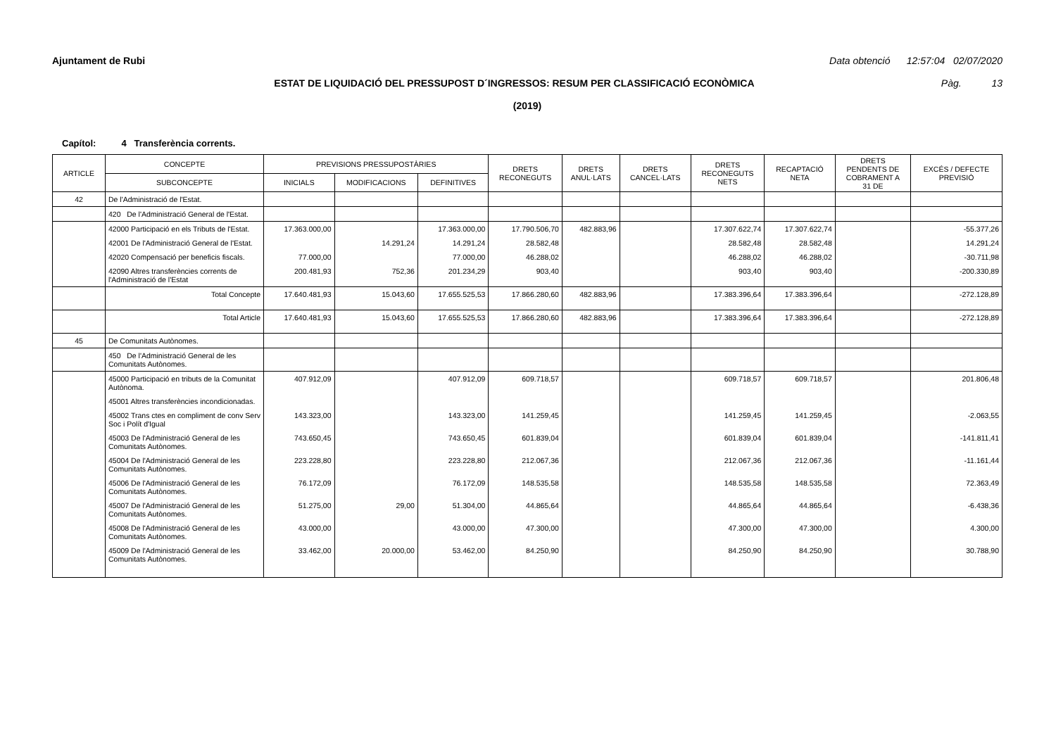Ajuntament de Rubi Data obtenció 12:57:04 02/07/2020
ESTAT DE LIQUIDACIÓ DEL PRESSUPOST D´INGRESSOS: RESUM PER CLASSIFICACIÓ ECONÒMICA Pàg. 13
(2019)
Capítol: 4 Transferència corrents.
| ARTICLE | CONCEPTE | PREVISIONS PRESSUPOSTÀRIES | | | DRETS RECONEGUTS | DRETS ANUL·LATS | DRETS CANCEL·LATS | DRETS RECONEGUTS NETS | RECAPTACIÓ NETA | DRETS PENDENTS DE COBRAMENT A 31 DE | EXCÉS / DEFECTE PREVISIÓ |
| --- | --- | --- | --- | --- | --- | --- | --- | --- | --- | --- | --- |
| | SUBCONCEPTE | INICIALS | MODIFICACIONS | DEFINITIVES | | | | | | | |
| 42 | De l'Administració de l'Estat. | | | | | | | | | | |
| | 420 De l'Administració General de l'Estat. | | | | | | | | | | |
| | 42000 Participació en els Tributs de l'Estat. | 17.363.000,00 | | 17.363.000,00 | 17.790.506,70 | 482.883,96 | | 17.307.622,74 | 17.307.622,74 | | -55.377,26 |
| | 42001 De l'Administració General de l'Estat. | | 14.291,24 | 14.291,24 | 28.582,48 | | | 28.582,48 | 28.582,48 | | 14.291,24 |
| | 42020 Compensació per beneficis fiscals. | 77.000,00 | | 77.000,00 | 46.288,02 | | | 46.288,02 | 46.288,02 | | -30.711,98 |
| | 42090 Altres transferències corrents de l'Administració de l'Estat | 200.481,93 | 752,36 | 201.234,29 | 903,40 | | | 903,40 | 903,40 | | -200.330,89 |
| | Total Concepte | 17.640.481,93 | 15.043,60 | 17.655.525,53 | 17.866.280,60 | 482.883,96 | | 17.383.396,64 | 17.383.396,64 | | -272.128,89 |
| | Total Article | 17.640.481,93 | 15.043,60 | 17.655.525,53 | 17.866.280,60 | 482.883,96 | | 17.383.396,64 | 17.383.396,64 | | -272.128,89 |
| 45 | De Comunitats Autònomes. | | | | | | | | | | |
| | 450 De l'Administració General de les Comunitats Autònomes. | | | | | | | | | | |
| | 45000 Participació en tributs de la Comunitat Autònoma. | 407.912,09 | | 407.912,09 | 609.718,57 | | | 609.718,57 | 609.718,57 | | 201.806,48 |
| | 45001 Altres transferències incondicionadas. | | | | | | | | | | |
| | 45002 Trans ctes en compliment de conv Serv Soc i Polít d'Igual | 143.323,00 | | 143.323,00 | 141.259,45 | | | 141.259,45 | 141.259,45 | | -2.063,55 |
| | 45003 De l'Administració General de les Comunitats Autònomes. | 743.650,45 | | 743.650,45 | 601.839,04 | | | 601.839,04 | 601.839,04 | | -141.811,41 |
| | 45004 De l'Administració General de les Comunitats Autònomes. | 223.228,80 | | 223.228,80 | 212.067,36 | | | 212.067,36 | 212.067,36 | | -11.161,44 |
| | 45006 De l'Administració General de les Comunitats Autònomes. | 76.172,09 | | 76.172,09 | 148.535,58 | | | 148.535,58 | 148.535,58 | | 72.363,49 |
| | 45007 De l'Administració General de les Comunitats Autònomes. | 51.275,00 | 29,00 | 51.304,00 | 44.865,64 | | | 44.865,64 | 44.865,64 | | -6.438,36 |
| | 45008 De l'Administració General de les Comunitats Autònomes. | 43.000,00 | | 43.000,00 | 47.300,00 | | | 47.300,00 | 47.300,00 | | 4.300,00 |
| | 45009 De l'Administració General de les Comunitats Autònomes. | 33.462,00 | 20.000,00 | 53.462,00 | 84.250,90 | | | 84.250,90 | 84.250,90 | | 30.788,90 |